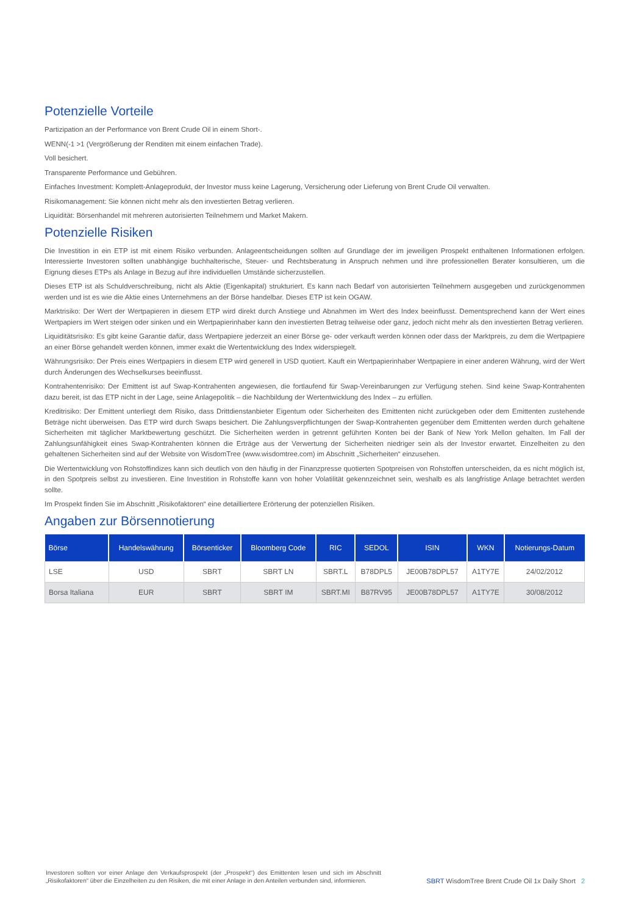Potenzielle Vorteile
Partizipation an der Performance von Brent Crude Oil in einem Short-.
WENN(-1 >1 (Vergrößerung der Renditen mit einem einfachen Trade).
Voll besichert.
Transparente Performance und Gebühren.
Einfaches Investment: Komplett-Anlageprodukt, der Investor muss keine Lagerung, Versicherung oder Lieferung von Brent Crude Oil verwalten.
Risikomanagement: Sie können nicht mehr als den investierten Betrag verlieren.
Liquidität: Börsenhandel mit mehreren autorisierten Teilnehmern und Market Makern.
Potenzielle Risiken
Die Investition in ein ETP ist mit einem Risiko verbunden. Anlageentscheidungen sollten auf Grundlage der im jeweiligen Prospekt enthaltenen Informationen erfolgen. Interessierte Investoren sollten unabhängige buchhalterische, Steuer- und Rechtsberatung in Anspruch nehmen und ihre professionellen Berater konsultieren, um die Eignung dieses ETPs als Anlage in Bezug auf ihre individuellen Umstände sicherzustellen.
Dieses ETP ist als Schuldverschreibung, nicht als Aktie (Eigenkapital) strukturiert. Es kann nach Bedarf von autorisierten Teilnehmern ausgegeben und zurückgenommen werden und ist es wie die Aktie eines Unternehmens an der Börse handelbar. Dieses ETP ist kein OGAW.
Marktrisiko: Der Wert der Wertpapieren in diesem ETP wird direkt durch Anstiege und Abnahmen im Wert des Index beeinflusst. Dementsprechend kann der Wert eines Wertpapiers im Wert steigen oder sinken und ein Wertpapierinhaber kann den investierten Betrag teilweise oder ganz, jedoch nicht mehr als den investierten Betrag verlieren.
Liquiditätsrisiko: Es gibt keine Garantie dafür, dass Wertpapiere jederzeit an einer Börse ge- oder verkauft werden können oder dass der Marktpreis, zu dem die Wertpapiere an einer Börse gehandelt werden können, immer exakt die Wertentwicklung des Index widerspiegelt.
Währungsrisiko: Der Preis eines Wertpapiers in diesem ETP wird generell in USD quotiert. Kauft ein Wertpapierinhaber Wertpapiere in einer anderen Währung, wird der Wert durch Änderungen des Wechselkurses beeinflusst.
Kontrahentenrisiko: Der Emittent ist auf Swap-Kontrahenten angewiesen, die fortlaufend für Swap-Vereinbarungen zur Verfügung stehen. Sind keine Swap-Kontrahenten dazu bereit, ist das ETP nicht in der Lage, seine Anlagepolitik – die Nachbildung der Wertentwicklung des Index – zu erfüllen.
Kreditrisiko: Der Emittent unterliegt dem Risiko, dass Drittdienstanbieter Eigentum oder Sicherheiten des Emittenten nicht zurückgeben oder dem Emittenten zustehende Beträge nicht überweisen. Das ETP wird durch Swaps besichert. Die Zahlungsverpflichtungen der Swap-Kontrahenten gegenüber dem Emittenten werden durch gehaltene Sicherheiten mit täglicher Marktbewertung geschützt. Die Sicherheiten werden in getrennt geführten Konten bei der Bank of New York Mellon gehalten. Im Fall der Zahlungsunfähigkeit eines Swap-Kontrahenten können die Erträge aus der Verwertung der Sicherheiten niedriger sein als der Investor erwartet. Einzelheiten zu den gehaltenen Sicherheiten sind auf der Website von WisdomTree (www.wisdomtree.com) im Abschnitt „Sicherheiten“ einzusehen.
Die Wertentwicklung von Rohstoffindizes kann sich deutlich von den häufig in der Finanzpresse quotierten Spotpreisen von Rohstoffen unterscheiden, da es nicht möglich ist, in den Spotpreis selbst zu investieren. Eine Investition in Rohstoffe kann von hoher Volatilität gekennzeichnet sein, weshalb es als langfristige Anlage betrachtet werden sollte.
Im Prospekt finden Sie im Abschnitt „Risikofaktoren“ eine detailliertere Erörterung der potenziellen Risiken.
Angaben zur Börsennotierung
| Börse | Handelswährung | Börsenticker | Bloomberg Code | RIC | SEDOL | ISIN | WKN | Notierungs-Datum |
| --- | --- | --- | --- | --- | --- | --- | --- | --- |
| LSE | USD | SBRT | SBRT LN | SBRT.L | B78DPL5 | JE00B78DPL57 | A1TY7E | 24/02/2012 |
| Borsa Italiana | EUR | SBRT | SBRT IM | SBRT.MI | B87RV95 | JE00B78DPL57 | A1TY7E | 30/08/2012 |
Investoren sollten vor einer Anlage den Verkaufsprospekt (der „Prospekt“) des Emittenten lesen und sich im Abschnitt „Risikofaktoren“ über die Einzelheiten zu den Risiken, die mit einer Anlage in den Anteilen verbunden sind, informieren.
SBRT WisdomTree Brent Crude Oil 1x Daily Short 2